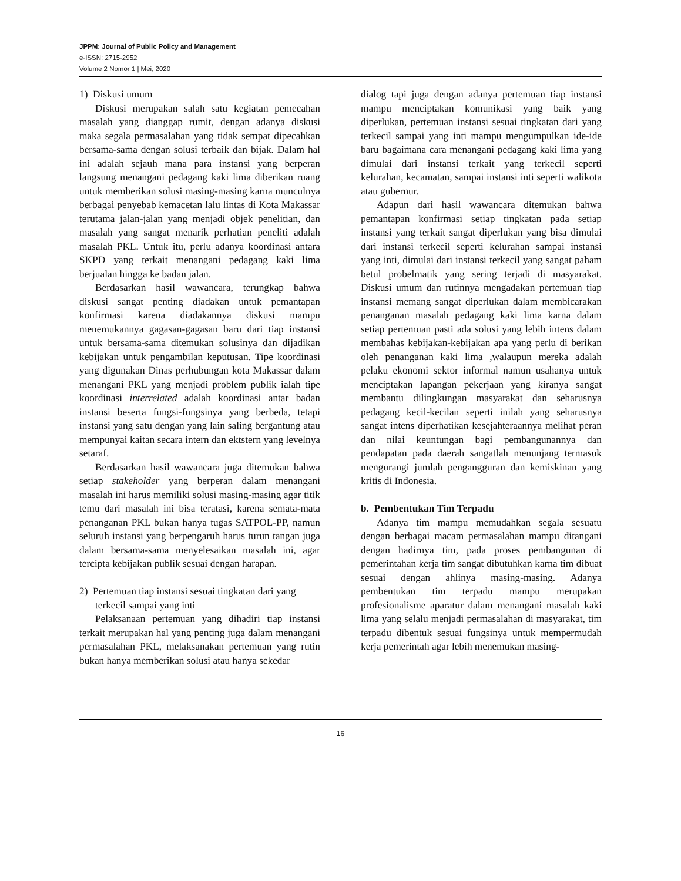JPPM: Journal of Public Policy and Management
e-ISSN: 2715-2952
Volume 2 Nomor 1 | Mei, 2020
1) Diskusi umum
Diskusi merupakan salah satu kegiatan pemecahan masalah yang dianggap rumit, dengan adanya diskusi maka segala permasalahan yang tidak sempat dipecahkan bersama-sama dengan solusi terbaik dan bijak. Dalam hal ini adalah sejauh mana para instansi yang berperan langsung menangani pedagang kaki lima diberikan ruang untuk memberikan solusi masing-masing karna munculnya berbagai penyebab kemacetan lalu lintas di Kota Makassar terutama jalan-jalan yang menjadi objek penelitian, dan masalah yang sangat menarik perhatian peneliti adalah masalah PKL. Untuk itu, perlu adanya koordinasi antara SKPD yang terkait menangani pedagang kaki lima berjualan hingga ke badan jalan.
Berdasarkan hasil wawancara, terungkap bahwa diskusi sangat penting diadakan untuk pemantapan konfirmasi karena diadakannya diskusi mampu menemukannya gagasan-gagasan baru dari tiap instansi untuk bersama-sama ditemukan solusinya dan dijadikan kebijakan untuk pengambilan keputusan. Tipe koordinasi yang digunakan Dinas perhubungan kota Makassar dalam menangani PKL yang menjadi problem publik ialah tipe koordinasi interrelated adalah koordinasi antar badan instansi beserta fungsi-fungsinya yang berbeda, tetapi instansi yang satu dengan yang lain saling bergantung atau mempunyai kaitan secara intern dan ektstern yang levelnya setaraf.
Berdasarkan hasil wawancara juga ditemukan bahwa setiap stakeholder yang berperan dalam menangani masalah ini harus memiliki solusi masing-masing agar titik temu dari masalah ini bisa teratasi, karena semata-mata penanganan PKL bukan hanya tugas SATPOL-PP, namun seluruh instansi yang berpengaruh harus turun tangan juga dalam bersama-sama menyelesaikan masalah ini, agar tercipta kebijakan publik sesuai dengan harapan.
2) Pertemuan tiap instansi sesuai tingkatan dari yang terkecil sampai yang inti
Pelaksanaan pertemuan yang dihadiri tiap instansi terkait merupakan hal yang penting juga dalam menangani permasalahan PKL, melaksanakan pertemuan yang rutin bukan hanya memberikan solusi atau hanya sekedar
dialog tapi juga dengan adanya pertemuan tiap instansi mampu menciptakan komunikasi yang baik yang diperlukan, pertemuan instansi sesuai tingkatan dari yang terkecil sampai yang inti mampu mengumpulkan ide-ide baru bagaimana cara menangani pedagang kaki lima yang dimulai dari instansi terkait yang terkecil seperti kelurahan, kecamatan, sampai instansi inti seperti walikota atau gubernur.
Adapun dari hasil wawancara ditemukan bahwa pemantapan konfirmasi setiap tingkatan pada setiap instansi yang terkait sangat diperlukan yang bisa dimulai dari instansi terkecil seperti kelurahan sampai instansi yang inti, dimulai dari instansi terkecil yang sangat paham betul probelmatik yang sering terjadi di masyarakat. Diskusi umum dan rutinnya mengadakan pertemuan tiap instansi memang sangat diperlukan dalam membicarakan penanganan masalah pedagang kaki lima karna dalam setiap pertemuan pasti ada solusi yang lebih intens dalam membahas kebijakan-kebijakan apa yang perlu di berikan oleh penanganan kaki lima ,walaupun mereka adalah pelaku ekonomi sektor informal namun usahanya untuk menciptakan lapangan pekerjaan yang kiranya sangat membantu dilingkungan masyarakat dan seharusnya pedagang kecil-kecilan seperti inilah yang seharusnya sangat intens diperhatikan kesejahteraannya melihat peran dan nilai keuntungan bagi pembangunannya dan pendapatan pada daerah sangatlah menunjang termasuk mengurangi jumlah pengangguran dan kemiskinan yang kritis di Indonesia.
b. Pembentukan Tim Terpadu
Adanya tim mampu memudahkan segala sesuatu dengan berbagai macam permasalahan mampu ditangani dengan hadirnya tim, pada proses pembangunan di pemerintahan kerja tim sangat dibutuhkan karna tim dibuat sesuai dengan ahlinya masing-masing. Adanya pembentukan tim terpadu mampu merupakan profesionalisme aparatur dalam menangani masalah kaki lima yang selalu menjadi permasalahan di masyarakat, tim terpadu dibentuk sesuai fungsinya untuk mempermudah kerja pemerintah agar lebih menemukan masing-
16